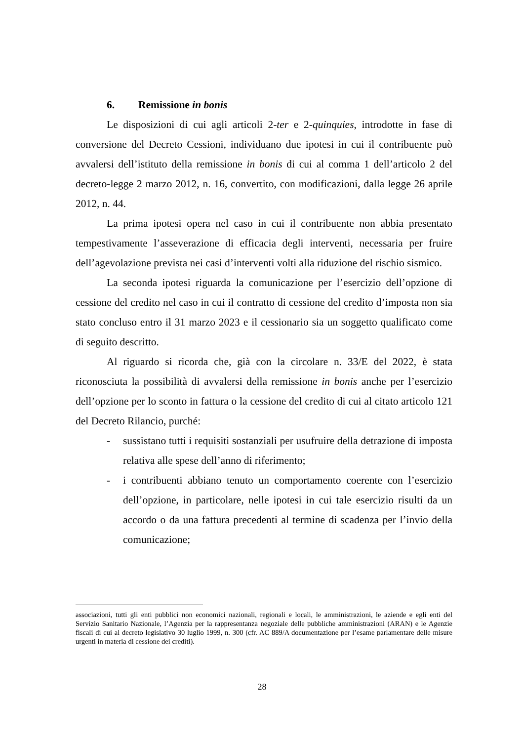6. Remissione in bonis
Le disposizioni di cui agli articoli 2-ter e 2-quinquies, introdotte in fase di conversione del Decreto Cessioni, individuano due ipotesi in cui il contribuente può avvalersi dell’istituto della remissione in bonis di cui al comma 1 dell’articolo 2 del decreto-legge 2 marzo 2012, n. 16, convertito, con modificazioni, dalla legge 26 aprile 2012, n. 44.
La prima ipotesi opera nel caso in cui il contribuente non abbia presentato tempestivamente l’asseverazione di efficacia degli interventi, necessaria per fruire dell’agevolazione prevista nei casi d’interventi volti alla riduzione del rischio sismico.
La seconda ipotesi riguarda la comunicazione per l’esercizio dell’opzione di cessione del credito nel caso in cui il contratto di cessione del credito d’imposta non sia stato concluso entro il 31 marzo 2023 e il cessionario sia un soggetto qualificato come di seguito descritto.
Al riguardo si ricorda che, già con la circolare n. 33/E del 2022, è stata riconosciuta la possibilità di avvalersi della remissione in bonis anche per l’esercizio dell’opzione per lo sconto in fattura o la cessione del credito di cui al citato articolo 121 del Decreto Rilancio, purché:
- sussistano tutti i requisiti sostanziali per usufruire della detrazione di imposta relativa alle spese dell’anno di riferimento;
- i contribuenti abbiano tenuto un comportamento coerente con l’esercizio dell’opzione, in particolare, nelle ipotesi in cui tale esercizio risulti da un accordo o da una fattura precedenti al termine di scadenza per l’invio della comunicazione;
associazioni, tutti gli enti pubblici non economici nazionali, regionali e locali, le amministrazioni, le aziende e egli enti del Servizio Sanitario Nazionale, l’Agenzia per la rappresentanza negoziale delle pubbliche amministrazioni (ARAN) e le Agenzie fiscali di cui al decreto legislativo 30 luglio 1999, n. 300 (cfr. AC 889/A documentazione per l’esame parlamentare delle misure urgenti in materia di cessione dei crediti).
28